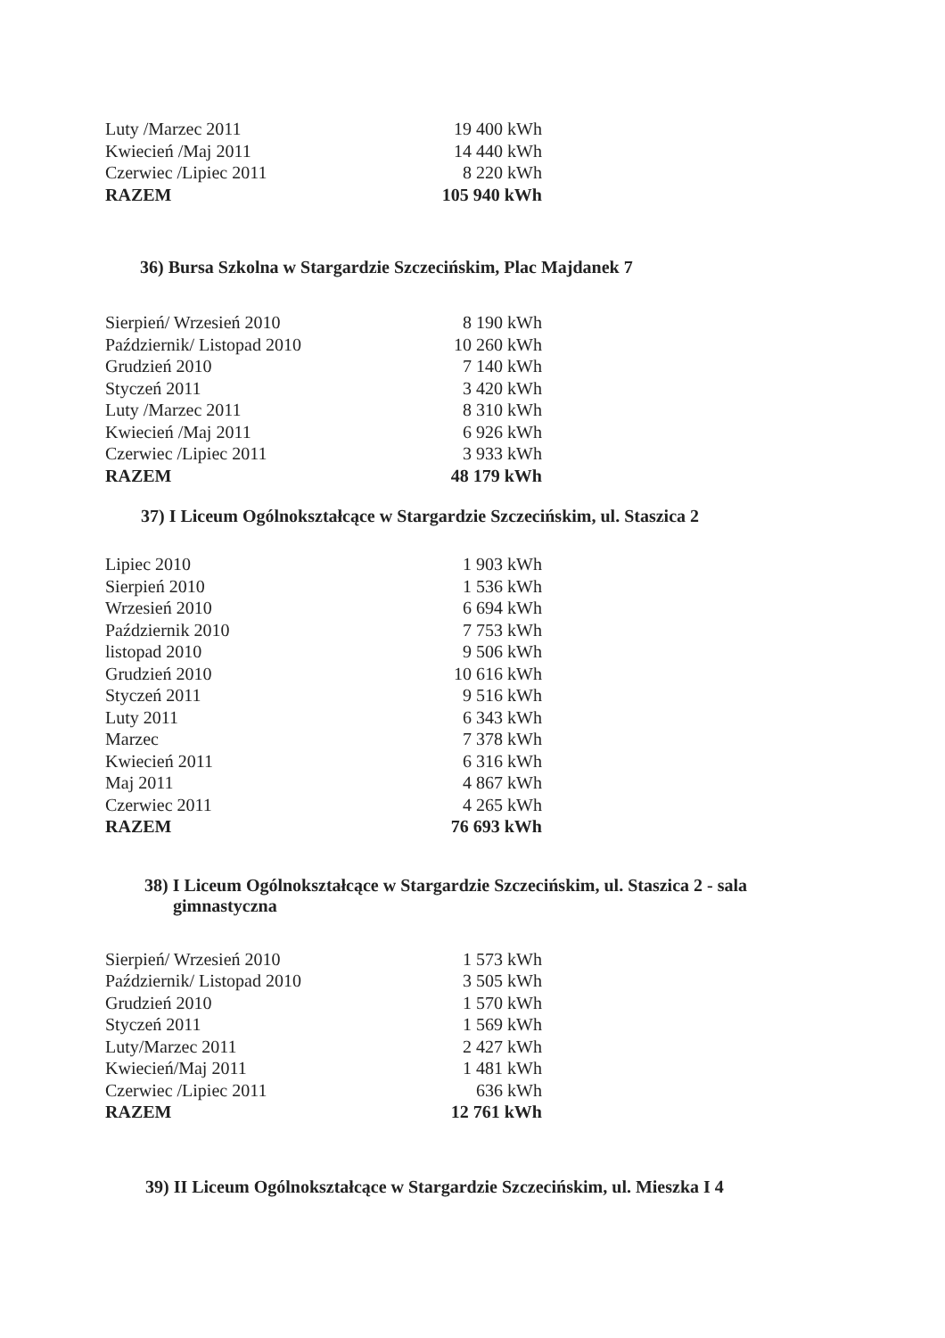| Luty /Marzec 2011 | 19 400 kWh |
| Kwiecień /Maj 2011 | 14 440 kWh |
| Czerwiec /Lipiec 2011 | 8 220 kWh |
| RAZEM | 105 940 kWh |
36) Bursa Szkolna w Stargardzie Szczecińskim, Plac Majdanek 7
| Sierpień/ Wrzesień 2010 | 8 190 kWh |
| Październik/ Listopad 2010 | 10 260 kWh |
| Grudzień 2010 | 7 140 kWh |
| Styczeń 2011 | 3 420 kWh |
| Luty /Marzec 2011 | 8 310 kWh |
| Kwiecień /Maj 2011 | 6 926 kWh |
| Czerwiec /Lipiec 2011 | 3 933 kWh |
| RAZEM | 48 179 kWh |
37) I Liceum Ogólnokształcące w Stargardzie Szczecińskim, ul. Staszica 2
| Lipiec 2010 | 1 903 kWh |
| Sierpień 2010 | 1 536 kWh |
| Wrzesień 2010 | 6 694 kWh |
| Październik 2010 | 7 753 kWh |
| listopad 2010 | 9 506 kWh |
| Grudzień 2010 | 10 616 kWh |
| Styczeń 2011 | 9 516 kWh |
| Luty 2011 | 6 343 kWh |
| Marzec | 7 378 kWh |
| Kwiecień 2011 | 6 316 kWh |
| Maj 2011 | 4 867 kWh |
| Czerwiec 2011 | 4 265 kWh |
| RAZEM | 76 693 kWh |
38) I Liceum Ogólnokształcące w Stargardzie Szczecińskim, ul. Staszica 2 - sala
gimnastyczna
| Sierpień/ Wrzesień 2010 | 1 573 kWh |
| Październik/ Listopad 2010 | 3 505 kWh |
| Grudzień 2010 | 1 570 kWh |
| Styczeń 2011 | 1 569 kWh |
| Luty/Marzec 2011 | 2 427 kWh |
| Kwiecień/Maj 2011 | 1 481 kWh |
| Czerwiec /Lipiec 2011 | 636 kWh |
| RAZEM | 12 761 kWh |
39) II Liceum Ogólnokształcące w Stargardzie Szczecińskim, ul. Mieszka I 4